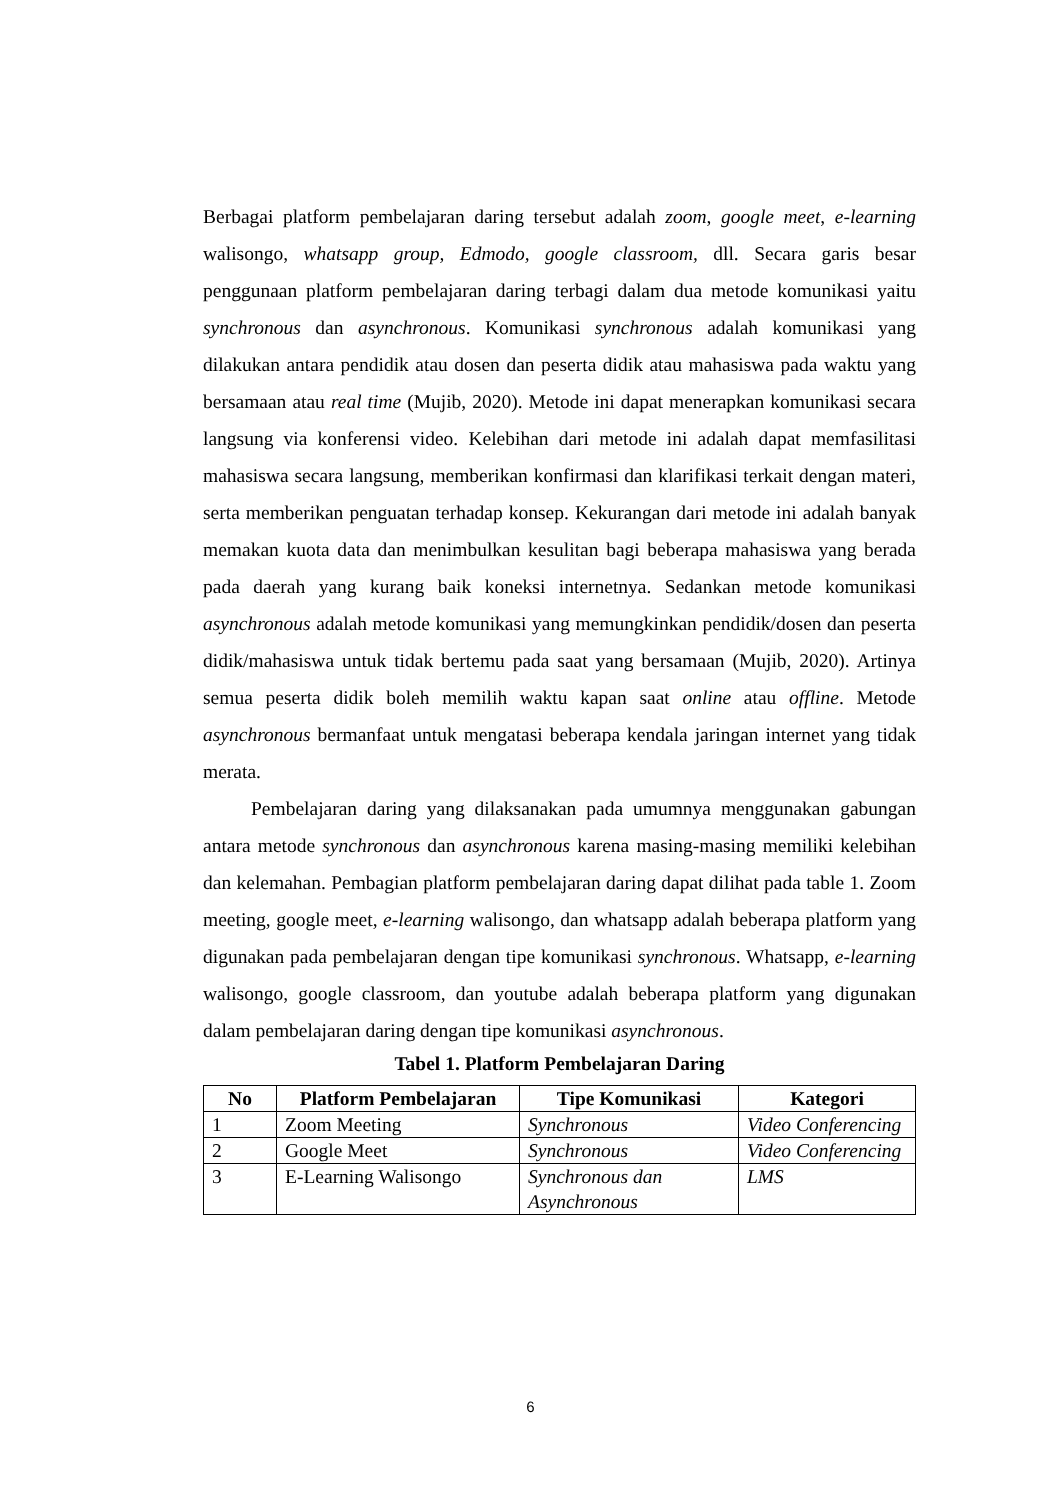Berbagai platform pembelajaran daring tersebut adalah zoom, google meet, e-learning walisongo, whatsapp group, Edmodo, google classroom, dll. Secara garis besar penggunaan platform pembelajaran daring terbagi dalam dua metode komunikasi yaitu synchronous dan asynchronous. Komunikasi synchronous adalah komunikasi yang dilakukan antara pendidik atau dosen dan peserta didik atau mahasiswa pada waktu yang bersamaan atau real time (Mujib, 2020). Metode ini dapat menerapkan komunikasi secara langsung via konferensi video. Kelebihan dari metode ini adalah dapat memfasilitasi mahasiswa secara langsung, memberikan konfirmasi dan klarifikasi terkait dengan materi, serta memberikan penguatan terhadap konsep. Kekurangan dari metode ini adalah banyak memakan kuota data dan menimbulkan kesulitan bagi beberapa mahasiswa yang berada pada daerah yang kurang baik koneksi internetnya. Sedankan metode komunikasi asynchronous adalah metode komunikasi yang memungkinkan pendidik/dosen dan peserta didik/mahasiswa untuk tidak bertemu pada saat yang bersamaan (Mujib, 2020). Artinya semua peserta didik boleh memilih waktu kapan saat online atau offline. Metode asynchronous bermanfaat untuk mengatasi beberapa kendala jaringan internet yang tidak merata.
Pembelajaran daring yang dilaksanakan pada umumnya menggunakan gabungan antara metode synchronous dan asynchronous karena masing-masing memiliki kelebihan dan kelemahan. Pembagian platform pembelajaran daring dapat dilihat pada table 1. Zoom meeting, google meet, e-learning walisongo, dan whatsapp adalah beberapa platform yang digunakan pada pembelajaran dengan tipe komunikasi synchronous. Whatsapp, e-learning walisongo, google classroom, dan youtube adalah beberapa platform yang digunakan dalam pembelajaran daring dengan tipe komunikasi asynchronous.
Tabel 1. Platform Pembelajaran Daring
| No | Platform Pembelajaran | Tipe Komunikasi | Kategori |
| --- | --- | --- | --- |
| 1 | Zoom Meeting | Synchronous | Video Conferencing |
| 2 | Google Meet | Synchronous | Video Conferencing |
| 3 | E-Learning Walisongo | Synchronous dan Asynchronous | LMS |
6